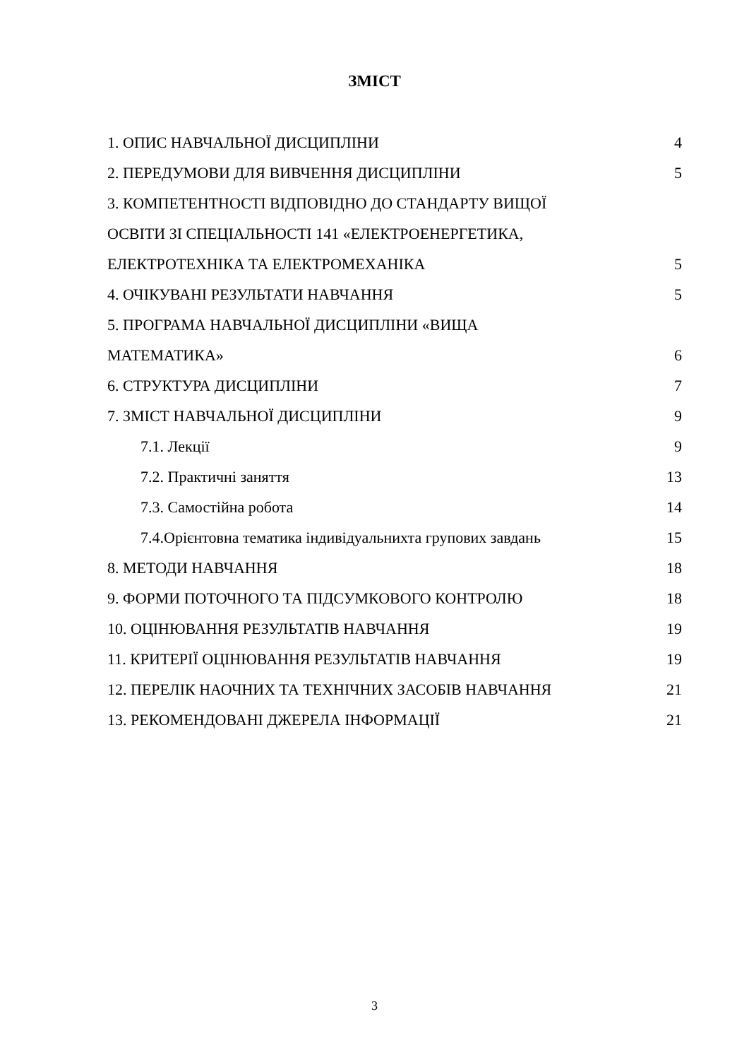ЗМІСТ
1. ОПИС НАВЧАЛЬНОЇ ДИСЦИПЛІНИ 4
2. ПЕРЕДУМОВИ ДЛЯ ВИВЧЕННЯ ДИСЦИПЛІНИ 5
3. КОМПЕТЕНТНОСТІ ВІДПОВІДНО ДО СТАНДАРТУ ВИЩОЇ
ОСВІТИ ЗІ СПЕЦІАЛЬНОСТІ 141 «ЕЛЕКТРОЕНЕРГЕТИКА,
ЕЛЕКТРОТЕХНІКА ТА ЕЛЕКТРОМЕХАНІКА 5
4. ОЧІКУВАНІ РЕЗУЛЬТАТИ НАВЧАННЯ 5
5. ПРОГРАМА НАВЧАЛЬНОЇ ДИСЦИПЛІНИ «ВИЩА
МАТЕМАТИКА» 6
6. СТРУКТУРА ДИСЦИПЛІНИ 7
7. ЗМІСТ НАВЧАЛЬНОЇ ДИСЦИПЛІНИ 9
7.1. Лекції 9
7.2. Практичні заняття 13
7.3. Самостійна робота 14
7.4.Орієнтовна тематика індивідуальнихта групових завдань 15
8. МЕТОДИ НАВЧАННЯ 18
9. ФОРМИ ПОТОЧНОГО ТА ПІДСУМКОВОГО КОНТРОЛЮ 18
10. ОЦІНЮВАННЯ РЕЗУЛЬТАТІВ НАВЧАННЯ 19
11. КРИТЕРІЇ ОЦІНЮВАННЯ РЕЗУЛЬТАТІВ НАВЧАННЯ 19
12. ПЕРЕЛІК НАОЧНИХ ТА ТЕХНІЧНИХ ЗАСОБІВ НАВЧАННЯ 21
13. РЕКОМЕНДОВАНІ ДЖЕРЕЛА ІНФОРМАЦІЇ 21
3